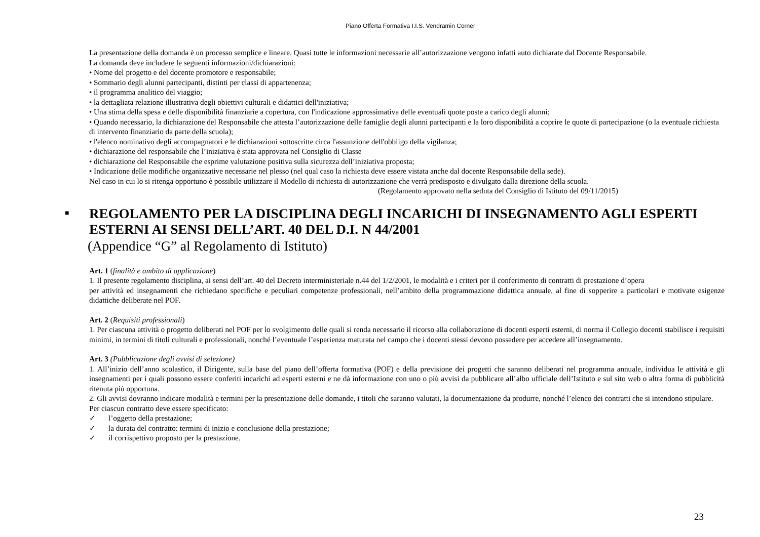Piano Offerta Formativa I.I.S. Vendramin Corner
La presentazione della domanda è un processo semplice e lineare. Quasi tutte le informazioni necessarie all’autorizzazione vengono infatti auto dichiarate dal Docente Responsabile.
La domanda deve includere le seguenti informazioni/dichiarazioni:
• Nome del progetto e del docente promotore e responsabile;
• Sommario degli alunni partecipanti, distinti per classi di appartenenza;
• il programma analitico del viaggio;
• la dettagliata relazione illustrativa degli obiettivi culturali e didattici dell'iniziativa;
• Una stima della spesa e delle disponibilità finanziarie a copertura, con l'indicazione approssimativa delle eventuali quote poste a carico degli alunni;
• Quando necessario, la dichiarazione del Responsabile che attesta l’autorizzazione delle famiglie degli alunni partecipanti e la loro disponibilità a coprire le quote di partecipazione (o la eventuale richiesta di intervento finanziario da parte della scuola);
• l'elenco nominativo degli accompagnatori e le dichiarazioni sottoscritte circa l'assunzione dell'obbligo della vigilanza;
• dichiarazione del responsabile che l’iniziativa è stata approvata nel Consiglio di Classe
• dichiarazione del Responsabile che esprime valutazione positiva sulla sicurezza dell’iniziativa proposta;
• Indicazione delle modifiche organizzative necessarie nel plesso (nel qual caso la richiesta deve essere vistata anche dal docente Responsabile della sede).
Nel caso in cui lo si ritenga opportuno è possibile utilizzare il Modello di richiesta di autorizzazione che verrà predisposto e divulgato dalla direzione della scuola.
(Regolamento approvato nella seduta del Consiglio di Istituto del 09/11/2015)
■ REGOLAMENTO PER LA DISCIPLINA DEGLI INCARICHI DI INSEGNAMENTO AGLI ESPERTI ESTERNI AI SENSI DELL’ART. 40 DEL D.I. N 44/2001
(Appendice “G” al Regolamento di Istituto)
Art. 1 (finalità e ambito di applicazione)
1. Il presente regolamento disciplina, ai sensi dell’art. 40 del Decreto interministeriale n.44 del 1/2/2001, le modalità e i criteri per il conferimento di contratti di prestazione d’opera
per attività ed insegnamenti che richiedano specifiche e peculiari competenze professionali, nell’ambito della programmazione didattica annuale, al fine di sopperire a particolari e motivate esigenze didattiche deliberate nel POF.
Art. 2 (Requisiti professionali)
1. Per ciascuna attività o progetto deliberati nel POF per lo svolgimento delle quali si renda necessario il ricorso alla collaborazione di docenti esperti esterni, di norma il Collegio docenti stabilisce i requisiti minimi, in termini di titoli culturali e professionali, nonché l’eventuale l’esperienza maturata nel campo che i docenti stessi devono possedere per accedere all’insegnamento.
Art. 3 (Pubblicazione degli avvisi di selezione)
1. All’inizio dell’anno scolastico, il Dirigente, sulla base del piano dell’offerta formativa (POF) e della previsione dei progetti che saranno deliberati nel programma annuale, individua le attività e gli insegnamenti per i quali possono essere conferiti incarichi ad esperti esterni e ne dà informazione con uno o più avvisi da pubblicare all’albo ufficiale dell’Istituto e sul sito web o altra forma di pubblicità ritenuta più opportuna.
2. Gli avvisi dovranno indicare modalità e termini per la presentazione delle domande, i titoli che saranno valutati, la documentazione da produrre, nonché l’elenco dei contratti che si intendono stipulare.
Per ciascun contratto deve essere specificato:
✓ l’oggetto della prestazione;
✓ la durata del contratto: termini di inizio e conclusione della prestazione;
✓ il corrispettivo proposto per la prestazione.
23